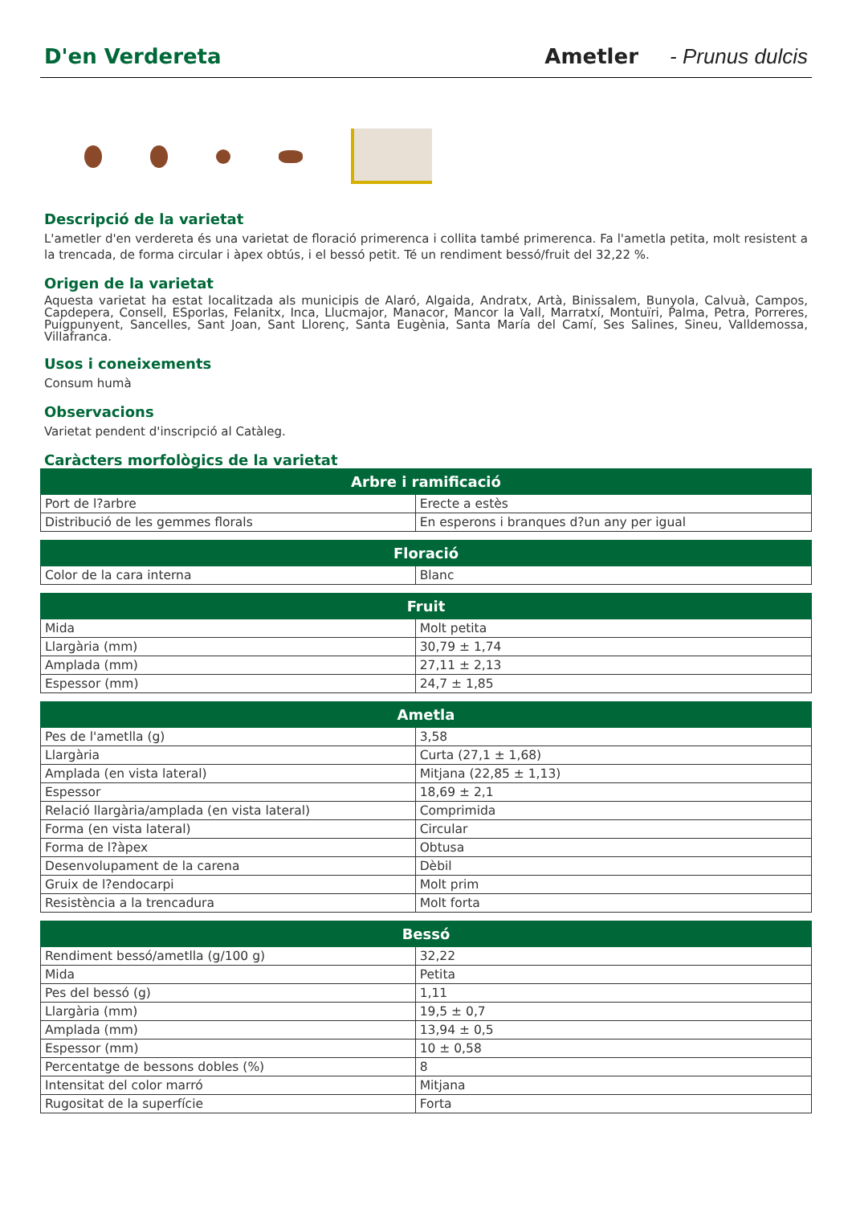D'en Verdereta Ametler - Prunus dulcis
Descripció de la varietat
L'ametler d'en verdereta és una varietat de floració primerenca i collita també primerenca. Fa l'ametla petita, molt resistent a la trencada, de forma circular i àpex obtús, i el bessó petit. Té un rendiment bessó/fruit del 32,22 %.
Origen de la varietat
Aquesta varietat ha estat localitzada als municipis de Alaró, Algaida, Andratx, Artà, Binissalem, Bunyola, Calvuà, Campos, Capdepera, Consell, ESporlas, Felanitx, Inca, Llucmajor, Manacor, Mancor la Vall, Marratxí, Montuïri, Palma, Petra, Porreres, Puigpunyent, Sancelles, Sant Joan, Sant Llorenç, Santa Eugènia, Santa María del Camí, Ses Salines, Sineu, Valldemossa, Villafranca.
Usos i coneixements
Consum humà
Observacions
Varietat pendent d'inscripció al Catàleg.
Caràcters morfològics de la varietat
| Arbre i ramificació | |
| --- | --- |
| Port de l?arbre | Erecte a estès |
| Distribució de les gemmes florals | En esperons i branques d?un any per igual |
| Floració | |
| --- | --- |
| Color de la cara interna | Blanc |
| Fruit | |
| --- | --- |
| Mida | Molt petita |
| Llargària (mm) | 30,79 ± 1,74 |
| Amplada (mm) | 27,11 ± 2,13 |
| Espessor (mm) | 24,7 ± 1,85 |
| Ametla | |
| --- | --- |
| Pes de l'ametlla (g) | 3,58 |
| Llargària | Curta (27,1 ± 1,68) |
| Amplada (en vista lateral) | Mitjana (22,85 ± 1,13) |
| Espessor | 18,69 ± 2,1 |
| Relació llargària/amplada (en vista lateral) | Comprimida |
| Forma (en vista lateral) | Circular |
| Forma de l?àpex | Obtusa |
| Desenvolupament de la carena | Dèbil |
| Gruix de l?endocarpi | Molt prim |
| Resistència a la trencadura | Molt forta |
| Bessó | |
| --- | --- |
| Rendiment bessó/ametlla (g/100 g) | 32,22 |
| Mida | Petita |
| Pes del bessó (g) | 1,11 |
| Llargària (mm) | 19,5 ± 0,7 |
| Amplada (mm) | 13,94 ± 0,5 |
| Espessor (mm) | 10 ± 0,58 |
| Percentatge de bessons dobles (%) | 8 |
| Intensitat del color marró | Mitjana |
| Rugositat de la superfície | Forta |